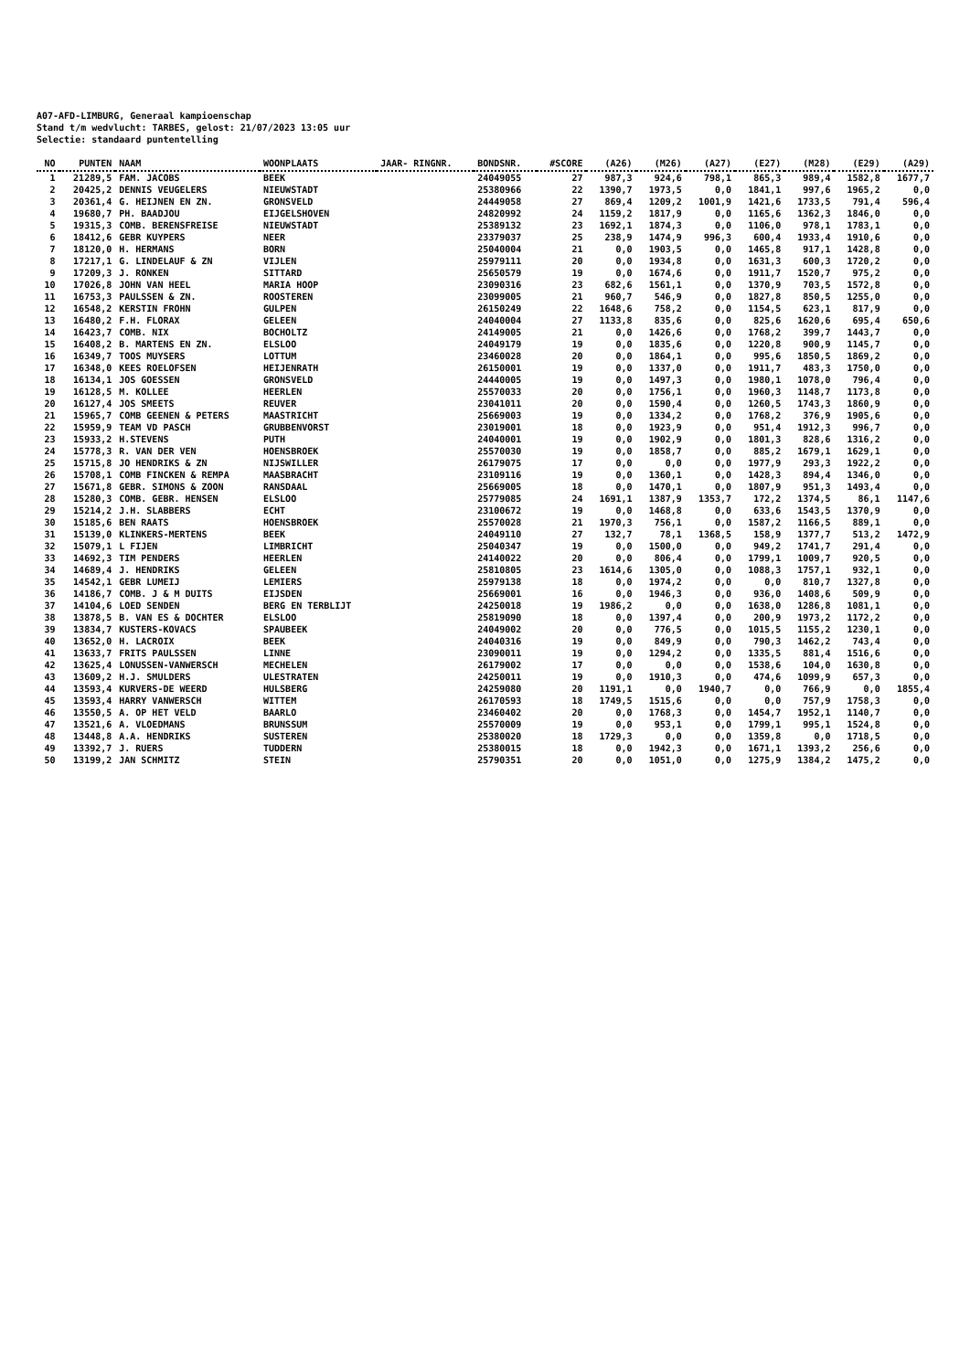A07-AFD-LIMBURG, Generaal kampioenschap
Stand t/m wedvlucht: TARBES, gelost: 21/07/2023 13:05 uur
Selectie: standaard puntentelling
| NO | PUNTEN | NAAM | WOONPLAATS | JAAR- RINGNR. | BONDSNR. | #SCORE | (A26) | (M26) | (A27) | (E27) | (M28) | (E29) | (A29) |
| --- | --- | --- | --- | --- | --- | --- | --- | --- | --- | --- | --- | --- | --- |
| 1 | 21289,5 | FAM. JACOBS | BEEK | | 24049055 | 27 | 987,3 | 924,6 | 798,1 | 865,3 | 989,4 | 1582,8 | 1677,7 |
| 2 | 20425,2 | DENNIS VEUGELERS | NIEUWSTADT | | 25380966 | 22 | 1390,7 | 1973,5 | 0,0 | 1841,1 | 997,6 | 1965,2 | 0,0 |
| 3 | 20361,4 | G. HEIJNEN EN ZN. | GRONSVELD | | 24449058 | 27 | 869,4 | 1209,2 | 1001,9 | 1421,6 | 1733,5 | 791,4 | 596,4 |
| 4 | 19680,7 | PH. BAADJOU | EIJGELSHOVEN | | 24820992 | 24 | 1159,2 | 1817,9 | 0,0 | 1165,6 | 1362,3 | 1846,0 | 0,0 |
| 5 | 19315,3 | COMB. BERENSFREISE | NIEUWSTADT | | 25389132 | 23 | 1692,1 | 1874,3 | 0,0 | 1106,0 | 978,1 | 1783,1 | 0,0 |
| 6 | 18412,6 | GEBR KUYPERS | NEER | | 23379037 | 25 | 238,9 | 1474,9 | 996,3 | 600,4 | 1933,4 | 1910,6 | 0,0 |
| 7 | 18120,0 | H. HERMANS | BORN | | 25040004 | 21 | 0,0 | 1903,5 | 0,0 | 1465,8 | 917,1 | 1428,8 | 0,0 |
| 8 | 17217,1 | G. LINDELAUF & ZN | VIJLEN | | 25979111 | 20 | 0,0 | 1934,8 | 0,0 | 1631,3 | 600,3 | 1720,2 | 0,0 |
| 9 | 17209,3 | J. RONKEN | SITTARD | | 25650579 | 19 | 0,0 | 1674,6 | 0,0 | 1911,7 | 1520,7 | 975,2 | 0,0 |
| 10 | 17026,8 | JOHN VAN HEEL | MARIA HOOP | | 23090316 | 23 | 682,6 | 1561,1 | 0,0 | 1370,9 | 703,5 | 1572,8 | 0,0 |
| 11 | 16753,3 | PAULSSEN & ZN. | ROOSTEREN | | 23099005 | 21 | 960,7 | 546,9 | 0,0 | 1827,8 | 850,5 | 1255,0 | 0,0 |
| 12 | 16548,2 | KERSTIN FROHN | GULPEN | | 26150249 | 22 | 1648,6 | 758,2 | 0,0 | 1154,5 | 623,1 | 817,9 | 0,0 |
| 13 | 16480,2 | F.H. FLORAX | GELEEN | | 24040004 | 27 | 1133,8 | 835,6 | 0,0 | 825,6 | 1620,6 | 695,4 | 650,6 |
| 14 | 16423,7 | COMB. NIX | BOCHOLTZ | | 24149005 | 21 | 0,0 | 1426,6 | 0,0 | 1768,2 | 399,7 | 1443,7 | 0,0 |
| 15 | 16408,2 | B. MARTENS EN ZN. | ELSLOO | | 24049179 | 19 | 0,0 | 1835,6 | 0,0 | 1220,8 | 900,9 | 1145,7 | 0,0 |
| 16 | 16349,7 | TOOS MUYSERS | LOTTUM | | 23460028 | 20 | 0,0 | 1864,1 | 0,0 | 995,6 | 1850,5 | 1869,2 | 0,0 |
| 17 | 16348,0 | KEES ROELOFSEN | HEIJENRATH | | 26150001 | 19 | 0,0 | 1337,0 | 0,0 | 1911,7 | 483,3 | 1750,0 | 0,0 |
| 18 | 16134,1 | JOS GOESSEN | GRONSVELD | | 24440005 | 19 | 0,0 | 1497,3 | 0,0 | 1980,1 | 1078,0 | 796,4 | 0,0 |
| 19 | 16128,5 | M. KOLLEE | HEERLEN | | 25570033 | 20 | 0,0 | 1756,1 | 0,0 | 1960,3 | 1148,7 | 1173,8 | 0,0 |
| 20 | 16127,4 | JOS SMEETS | REUVER | | 23041011 | 20 | 0,0 | 1590,4 | 0,0 | 1260,5 | 1743,3 | 1860,9 | 0,0 |
| 21 | 15965,7 | COMB GEENEN & PETERS | MAASTRICHT | | 25669003 | 19 | 0,0 | 1334,2 | 0,0 | 1768,2 | 376,9 | 1905,6 | 0,0 |
| 22 | 15959,9 | TEAM VD PASCH | GRUBBENVORST | | 23019001 | 18 | 0,0 | 1923,9 | 0,0 | 951,4 | 1912,3 | 996,7 | 0,0 |
| 23 | 15933,2 | H.STEVENS | PUTH | | 24040001 | 19 | 0,0 | 1902,9 | 0,0 | 1801,3 | 828,6 | 1316,2 | 0,0 |
| 24 | 15778,3 | R. VAN DER VEN | HOENSBROEK | | 25570030 | 19 | 0,0 | 1858,7 | 0,0 | 885,2 | 1679,1 | 1629,1 | 0,0 |
| 25 | 15715,8 | JO HENDRIKS & ZN | NIJSWILLER | | 26179075 | 17 | 0,0 | 0,0 | 0,0 | 1977,9 | 293,3 | 1922,2 | 0,0 |
| 26 | 15708,1 | COMB FINCKEN & REMPA | MAASBRACHT | | 23109116 | 19 | 0,0 | 1360,1 | 0,0 | 1428,3 | 894,4 | 1346,0 | 0,0 |
| 27 | 15671,8 | GEBR. SIMONS & ZOON | RANSDAAL | | 25669005 | 18 | 0,0 | 1470,1 | 0,0 | 1807,9 | 951,3 | 1493,4 | 0,0 |
| 28 | 15280,3 | COMB. GEBR. HENSEN | ELSLOO | | 25779085 | 24 | 1691,1 | 1387,9 | 1353,7 | 172,2 | 1374,5 | 86,1 | 1147,6 |
| 29 | 15214,2 | J.H. SLABBERS | ECHT | | 23100672 | 19 | 0,0 | 1468,8 | 0,0 | 633,6 | 1543,5 | 1370,9 | 0,0 |
| 30 | 15185,6 | BEN RAATS | HOENSBROEK | | 25570028 | 21 | 1970,3 | 756,1 | 0,0 | 1587,2 | 1166,5 | 889,1 | 0,0 |
| 31 | 15139,0 | KLINKERS-MERTENS | BEEK | | 24049110 | 27 | 132,7 | 78,1 | 1368,5 | 158,9 | 1377,7 | 513,2 | 1472,9 |
| 32 | 15079,1 | L FIJEN | LIMBRICHT | | 25040347 | 19 | 0,0 | 1500,0 | 0,0 | 949,2 | 1741,7 | 291,4 | 0,0 |
| 33 | 14692,3 | TIM PENDERS | HEERLEN | | 24140022 | 20 | 0,0 | 806,4 | 0,0 | 1799,1 | 1009,7 | 920,5 | 0,0 |
| 34 | 14689,4 | J. HENDRIKS | GELEEN | | 25810805 | 23 | 1614,6 | 1305,0 | 0,0 | 1088,3 | 1757,1 | 932,1 | 0,0 |
| 35 | 14542,1 | GEBR LUMEIJ | LEMIERS | | 25979138 | 18 | 0,0 | 1974,2 | 0,0 | 0,0 | 810,7 | 1327,8 | 0,0 |
| 36 | 14186,7 | COMB. J & M DUITS | EIJSDEN | | 25669001 | 16 | 0,0 | 1946,3 | 0,0 | 936,0 | 1408,6 | 509,9 | 0,0 |
| 37 | 14104,6 | LOED SENDEN | BERG EN TERBLIJT | | 24250018 | 19 | 1986,2 | 0,0 | 0,0 | 1638,0 | 1286,8 | 1081,1 | 0,0 |
| 38 | 13878,5 | B. VAN ES & DOCHTER | ELSLOO | | 25819090 | 18 | 0,0 | 1397,4 | 0,0 | 200,9 | 1973,2 | 1172,2 | 0,0 |
| 39 | 13834,7 | KUSTERS-KOVACS | SPAUBEEK | | 24049002 | 20 | 0,0 | 776,5 | 0,0 | 1015,5 | 1155,2 | 1230,1 | 0,0 |
| 40 | 13652,0 | H. LACROIX | BEEK | | 24040316 | 19 | 0,0 | 849,9 | 0,0 | 790,3 | 1462,2 | 743,4 | 0,0 |
| 41 | 13633,7 | FRITS PAULSSEN | LINNE | | 23090011 | 19 | 0,0 | 1294,2 | 0,0 | 1335,5 | 881,4 | 1516,6 | 0,0 |
| 42 | 13625,4 | LONUSSEN-VANWERSCH | MECHELEN | | 26179002 | 17 | 0,0 | 0,0 | 0,0 | 1538,6 | 104,0 | 1630,8 | 0,0 |
| 43 | 13609,2 | H.J. SMULDERS | ULESTRATEN | | 24250011 | 19 | 0,0 | 1910,3 | 0,0 | 474,6 | 1099,9 | 657,3 | 0,0 |
| 44 | 13593,4 | KURVERS-DE WEERD | HULSBERG | | 24259080 | 20 | 1191,1 | 0,0 | 1940,7 | 0,0 | 766,9 | 0,0 | 1855,4 |
| 45 | 13593,4 | HARRY VANWERSCH | WITTEM | | 26170593 | 18 | 1749,5 | 1515,6 | 0,0 | 0,0 | 757,9 | 1758,3 | 0,0 |
| 46 | 13550,5 | A. OP HET VELD | BAARLO | | 23460402 | 20 | 0,0 | 1768,3 | 0,0 | 1454,7 | 1952,1 | 1140,7 | 0,0 |
| 47 | 13521,6 | A. VLOEDMANS | BRUNSSUM | | 25570009 | 19 | 0,0 | 953,1 | 0,0 | 1799,1 | 995,1 | 1524,8 | 0,0 |
| 48 | 13448,8 | A.A. HENDRIKS | SUSTEREN | | 25380020 | 18 | 1729,3 | 0,0 | 0,0 | 1359,8 | 0,0 | 1718,5 | 0,0 |
| 49 | 13392,7 | J. RUERS | TUDDERN | | 25380015 | 18 | 0,0 | 1942,3 | 0,0 | 1671,1 | 1393,2 | 256,6 | 0,0 |
| 50 | 13199,2 | JAN SCHMITZ | STEIN | | 25790351 | 20 | 0,0 | 1051,0 | 0,0 | 1275,9 | 1384,2 | 1475,2 | 0,0 |